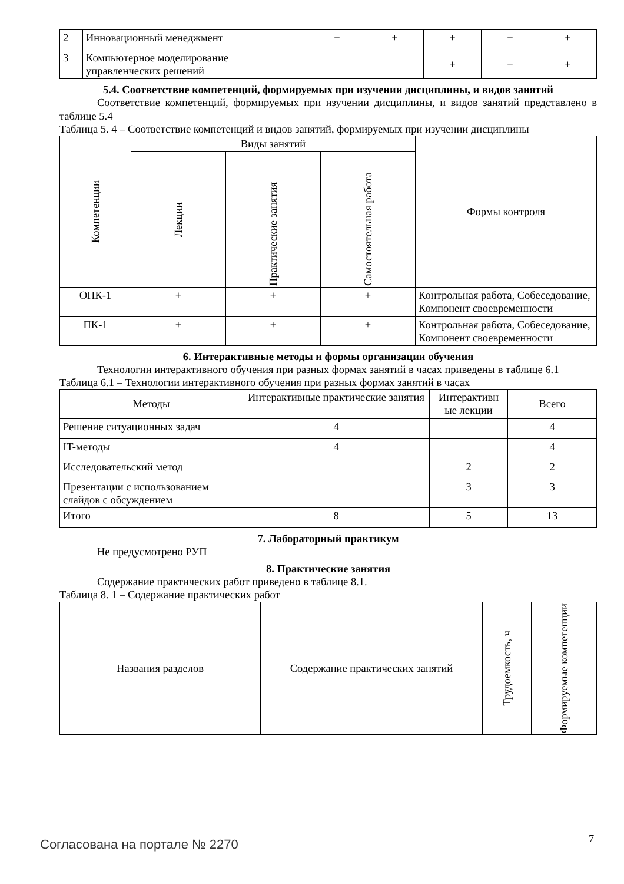| 2 | Инновационный менеджмент | + | + | + | + | + |
| 3 | Компьютерное моделирование управленческих решений | | | + | + | + |
5.4. Соответствие компетенций, формируемых при изучении дисциплины, и видов занятий
Соответствие компетенций, формируемых при изучении дисциплины, и видов занятий представлено в таблице 5.4
Таблица 5. 4 – Соответствие компетенций и видов занятий, формируемых при изучении дисциплины
| Компетенции | Виды занятий | | | Формы контроля |
| | Лекции | Практические занятия | Самостоятельная работа | |
| ОПК-1 | + | + | + | Контрольная работа, Собеседование, Компонент своевременности |
| ПК-1 | + | + | + | Контрольная работа, Собеседование, Компонент своевременности |
6. Интерактивные методы и формы организации обучения
Технологии интерактивного обучения при разных формах занятий в часах приведены в таблице 6.1
Таблица 6.1 – Технологии интерактивного обучения при разных формах занятий в часах
| Методы | Интерактивные практические занятия | Интерактивн ые лекции | Всего |
| --- | --- | --- | --- |
| Решение ситуационных задач | 4 | | 4 |
| IT-методы | 4 | | 4 |
| Исследовательский метод | | 2 | 2 |
| Презентации с использованием слайдов с обсуждением | | 3 | 3 |
| Итого | 8 | 5 | 13 |
7. Лабораторный практикум
Не предусмотрено РУП
8. Практические занятия
Содержание практических работ приведено в таблице 8.1.
Таблица 8. 1 – Содержание практических работ
| Названия разделов | Содержание практических занятий | Трудоемкость, ч | Формируемые компетенции |
Согласована на портале № 2270 7